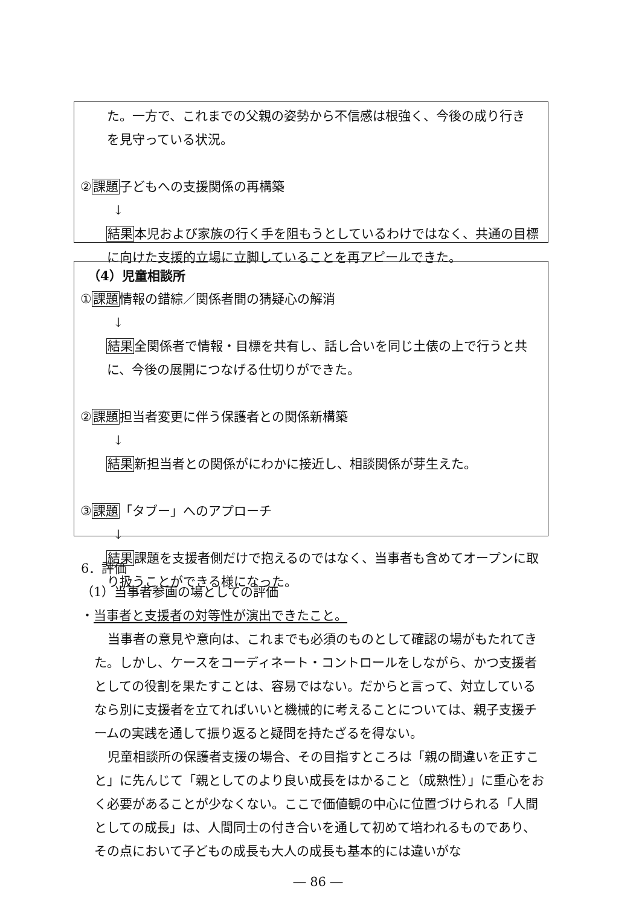た。一方で、これまでの父親の姿勢から不信感は根強く、今後の成り行き
を見守っている状況。
②課題子どもへの支援関係の再構築
↓
　結果本児および家族の行く手を阻もうとしているわけではなく、共通の目標
に向けた支援的立場に立脚していることを再アピールできた。
（4）児童相談所
①課題情報の錯綜／関係者間の猜疑心の解消
↓
　結果全関係者で情報・目標を共有し、話し合いを同じ土俵の上で行うと共
に、今後の展開につなげる仕切りができた。
②課題担当者変更に伴う保護者との関係新構築
↓
　結果新担当者との関係がにわかに接近し、相談関係が芽生えた。
③課題「タブー」へのアプローチ
↓
　結果課題を支援者側だけで抱えるのではなく、当事者も含めてオープンに取
り扱うことができる様になった。
6．評価
（1）当事者参画の場としての評価
・当事者と支援者の対等性が演出できたこと。
当事者の意見や意向は、これまでも必須のものとして確認の場がもたれてきた。しかし、ケースをコーディネート・コントロールをしながら、かつ支援者としての役割を果たすことは、容易ではない。だからと言って、対立しているなら別に支援者を立てればいいと機械的に考えることについては、親子支援チームの実践を通して振り返ると疑問を持たざるを得ない。
児童相談所の保護者支援の場合、その目指すところは「親の間違いを正すこと」に先んじて「親としてのより良い成長をはかること（成熟性）」に重心をおく必要があることが少なくない。ここで価値観の中心に位置づけられる「人間としての成長」は、人間同士の付き合いを通して初めて培われるものであり、その点において子どもの成長も大人の成長も基本的には違いがな
― 86 ―